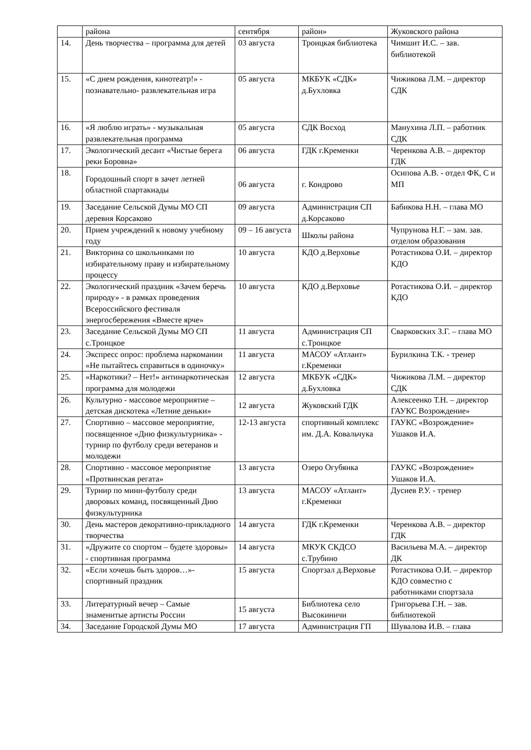| | района | сентября | район» | Жуковского района |
| 14. | День творчества – программа для детей | 03 августа | Троицкая библиотека | Чимшит И.С. – зав. библиотекой |
| 15. | «С днем рождения, кинотеатр!» - познавательно- развлекательная игра | 05 августа | МКБУК «СДК» д.Бухловка | Чижикова Л.М. – директор СДК |
| 16. | «Я люблю играть» - музыкальная развлекательная программа | 05 августа | СДК Восход | Манухина Л.П. – работник СДК |
| 17. | Экологический десант «Чистые берега реки Боровна» | 06 августа | ГДК г.Кременки | Черенкова А.В. – директор ГДК |
| 18. | Городошный спорт в зачет летней областной спартакиады | 06 августа | г. Кондрово | Осипова А.В. - отдел ФК, С и МП |
| 19. | Заседание Сельской Думы МО СП деревня Корсаково | 09 августа | Администрация СП д.Корсаково | Бабикова Н.Н. – глава МО |
| 20. | Прием учреждений к новому учебному году | 09 – 16 августа | Школы района | Чупрунова Н.Г. – зам. зав. отделом образования |
| 21. | Викторина со школьниками по избирательному праву и избирательному процессу | 10 августа | КДО д.Верховье | Ротастикова О.И. – директор КДО |
| 22. | Экологический праздник «Зачем беречь природу» - в рамках проведения Всероссийского фестиваля энергосбережения «Вместе ярче» | 10 августа | КДО д.Верховье | Ротастикова О.И. – директор КДО |
| 23. | Заседание Сельской Думы МО СП с.Троицкое | 11 августа | Администрация СП с.Троицкое | Сварковских З.Г. – глава МО |
| 24. | Экспресс опрос: проблема наркомании «Не пытайтесь справиться в одиночку» | 11 августа | МАСОУ «Атлант» г.Кременки | Бурилкина Т.К. - тренер |
| 25. | «Наркотики? – Нет!» антинаркотическая программа для молодежи | 12 августа | МКБУК «СДК» д.Бухловка | Чижикова Л.М. – директор СДК |
| 26. | Культурно - массовое мероприятие – детская дискотека «Летние деньки» | 12 августа | Жуковский ГДК | Алексеенко Т.Н. – директор ГАУКС Возрождение» |
| 27. | Спортивно – массовое мероприятие, посвященное «Дню физкультурника» - турнир по футболу среди ветеранов и молодежи | 12-13 августа | спортивный комплекс им. Д.А. Ковальчука | ГАУКС «Возрождение» Ушаков И.А. |
| 28. | Спортивно - массовое мероприятие «Протвинская регата» | 13 августа | Озеро Огубянка | ГАУКС «Возрождение» Ушаков И.А. |
| 29. | Турнир по мини-футболу среди дворовых команд, посвященный Дню физкультурника | 13 августа | МАСОУ «Атлант» г.Кременки | Дусиев Р.У. - тренер |
| 30. | День мастеров декоративно-прикладного творчества | 14 августа | ГДК г.Кременки | Черенкова А.В. – директор ГДК |
| 31. | «Дружите со спортом – будете здоровы» - спортивная программа | 14 августа | МКУК СКДСО с.Трубино | Васильева М.А. – директор ДК |
| 32. | «Если хочешь быть здоров…»- спортивный праздник | 15 августа | Спортзал д.Верховье | Ротастикова О.И. – директор КДО совместно с работниками спортзала |
| 33. | Литературный вечер – Самые знаменитые артисты России | 15 августа | Библиотека село Высокиничи | Григорьева Г.Н. – зав. библиотекой |
| 34. | Заседание Городской Думы МО | 17 августа | Администрация ГП | Шувалова И.В. – глава |